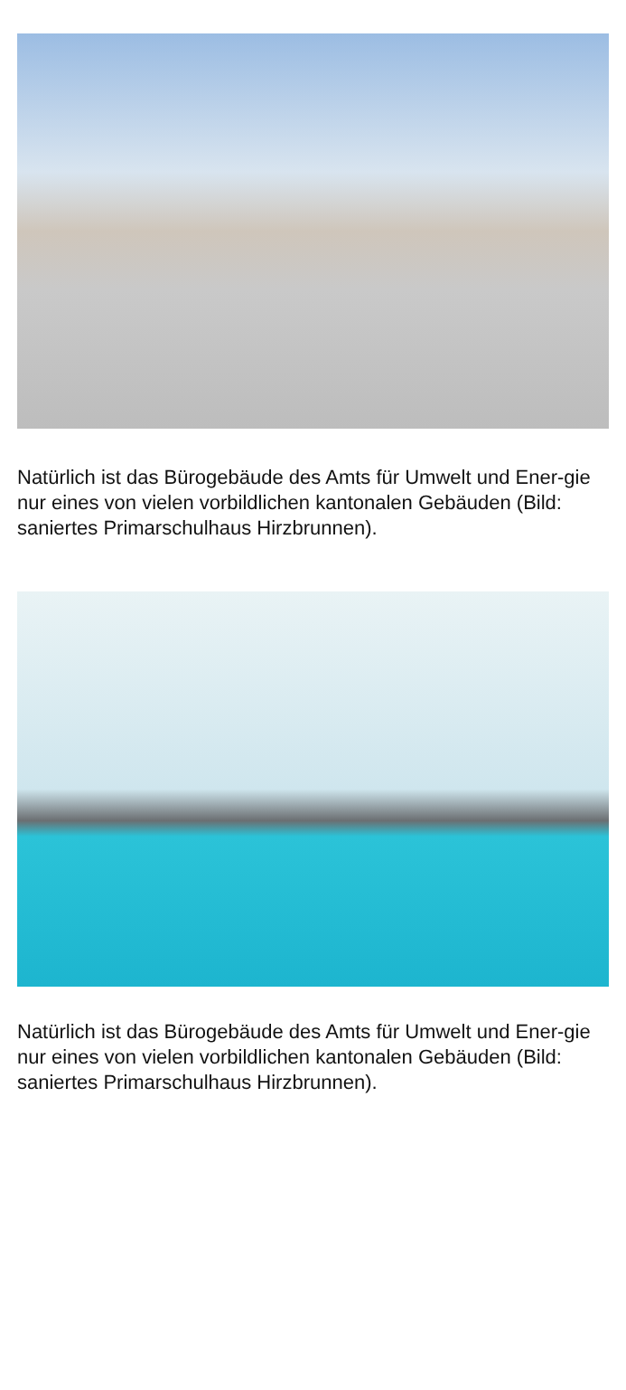Natürlich ist das Bürogebäude des Amts für Umwelt und Ener-gie nur eines von vielen vorbildlichen kantonalen Gebäuden (Bild: saniertes Primarschulhaus Hirzbrunnen).
Natürlich ist das Bürogebäude des Amts für Umwelt und Ener-gie nur eines von vielen vorbildlichen kantonalen Gebäuden (Bild: saniertes Primarschulhaus Hirzbrunnen).